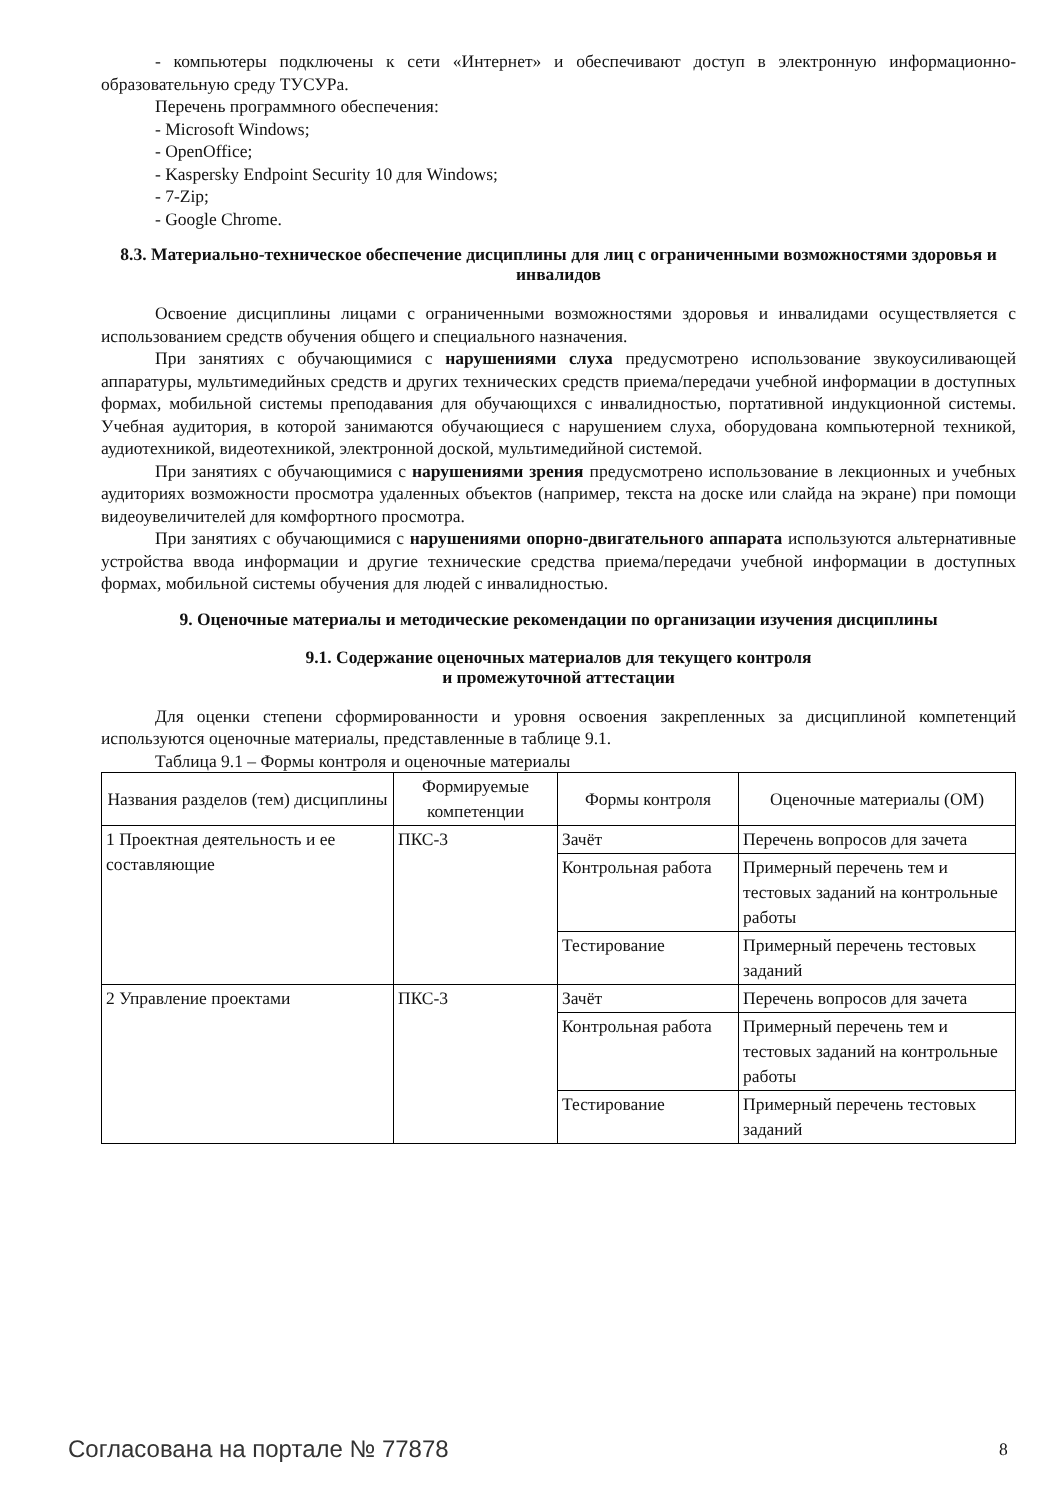- компьютеры подключены к сети «Интернет» и обеспечивают доступ в электронную информационно-образовательную среду ТУСУРа.
Перечень программного обеспечения:
- Microsoft Windows;
- OpenOffice;
- Kaspersky Endpoint Security 10 для Windows;
- 7-Zip;
- Google Chrome.
8.3. Материально-техническое обеспечение дисциплины для лиц с ограниченными возможностями здоровья и инвалидов
Освоение дисциплины лицами с ограниченными возможностями здоровья и инвалидами осуществляется с использованием средств обучения общего и специального назначения.
При занятиях с обучающимися с нарушениями слуха предусмотрено использование звукоусиливающей аппаратуры, мультимедийных средств и других технических средств приема/передачи учебной информации в доступных формах, мобильной системы преподавания для обучающихся с инвалидностью, портативной индукционной системы. Учебная аудитория, в которой занимаются обучающиеся с нарушением слуха, оборудована компьютерной техникой, аудиотехникой, видеотехникой, электронной доской, мультимедийной системой.
При занятиях с обучающимися с нарушениями зрения предусмотрено использование в лекционных и учебных аудиториях возможности просмотра удаленных объектов (например, текста на доске или слайда на экране) при помощи видеоувеличителей для комфортного просмотра.
При занятиях с обучающимися с нарушениями опорно-двигательного аппарата используются альтернативные устройства ввода информации и другие технические средства приема/передачи учебной информации в доступных формах, мобильной системы обучения для людей с инвалидностью.
9. Оценочные материалы и методические рекомендации по организации изучения дисциплины
9.1. Содержание оценочных материалов для текущего контроля
и промежуточной аттестации
Для оценки степени сформированности и уровня освоения закрепленных за дисциплиной компетенций используются оценочные материалы, представленные в таблице 9.1.
Таблица 9.1 – Формы контроля и оценочные материалы
| Названия разделов (тем) дисциплины | Формируемые компетенции | Формы контроля | Оценочные материалы (ОМ) |
| --- | --- | --- | --- |
| 1 Проектная деятельность и ее составляющие | ПКС-3 | Зачёт | Перечень вопросов для зачета |
| | | Контрольная работа | Примерный перечень тем и тестовых заданий на контрольные работы |
| | | Тестирование | Примерный перечень тестовых заданий |
| 2 Управление проектами | ПКС-3 | Зачёт | Перечень вопросов для зачета |
| | | Контрольная работа | Примерный перечень тем и тестовых заданий на контрольные работы |
| | | Тестирование | Примерный перечень тестовых заданий |
Согласована на портале № 77878 8